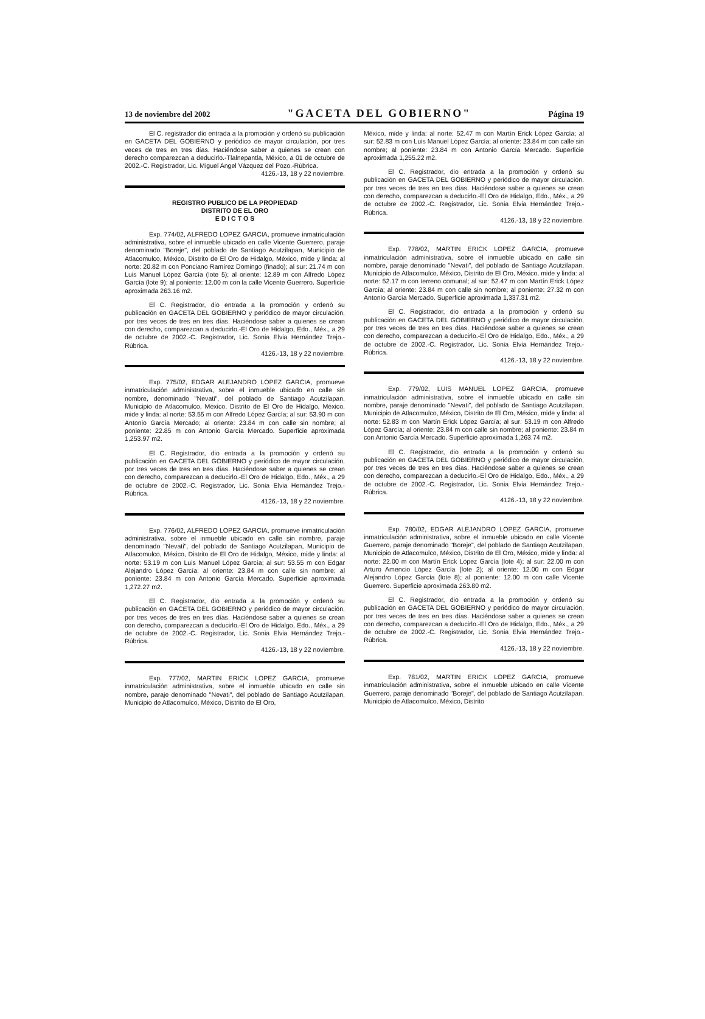13 de noviembre del 2002 "GACETA DEL GOBIERNO" Página 19
El C. registrador dio entrada a la promoción y ordenó su publicación en GACETA DEL GOBIERNO y periódico de mayor circulación, por tres veces de tres en tres días. Haciéndose saber a quienes se crean con derecho comparezcan a deducirlo.-Tlalnepantla, México, a 01 de octubre de 2002.-C. Registrador, Lic. Miguel Angel Vázquez del Pozo.-Rúbrica.
4126.-13, 18 y 22 noviembre.
REGISTRO PUBLICO DE LA PROPIEDAD
DISTRITO DE EL ORO
E D I C T O S
Exp. 774/02, ALFREDO LOPEZ GARCIA, promueve inmatriculación administrativa, sobre el inmueble ubicado en calle Vicente Guerrero, paraje denominado "Boreje", del poblado de Santiago Acutzilapan, Municipio de Atlacomulco, México, Distrito de El Oro de Hidalgo, México, mide y linda: al norte: 20.82 m con Ponciano Ramírez Domingo (finado); al sur: 21.74 m con Luis Manuel López García (lote 5); al oriente: 12.89 m con Alfredo López García (lote 9); al poniente: 12.00 m con la calle Vicente Guerrero. Superficie aproximada 263.16 m2.
El C. Registrador, dio entrada a la promoción y ordenó su publicación en GACETA DEL GOBIERNO y periódico de mayor circulación, por tres veces de tres en tres días. Haciéndose saber a quienes se crean con derecho, comparezcan a deducirlo.-El Oro de Hidalgo, Edo., Méx., a 29 de octubre de 2002.-C. Registrador, Lic. Sonia Elvia Hernández Trejo.-Rúbrica.
4126.-13, 18 y 22 noviembre.
Exp. 775/02, EDGAR ALEJANDRO LOPEZ GARCIA, promueve inmatriculación administrativa, sobre el inmueble ubicado en calle sin nombre, denominado "Nevati", del poblado de Santiago Acutzilapan, Municipio de Atlacomulco, México, Distrito de El Oro de Hidalgo, México, mide y linda: al norte: 53.55 m con Alfredo López García; al sur: 53.90 m con Antonio García Mercado; al oriente: 23.84 m con calle sin nombre; al poniente: 22.85 m con Antonio García Mercado. Superficie aproximada 1,253.97 m2.
El C. Registrador, dio entrada a la promoción y ordenó su publicación en GACETA DEL GOBIERNO y periódico de mayor circulación, por tres veces de tres en tres días. Haciéndose saber a quienes se crean con derecho, comparezcan a deducirlo.-El Oro de Hidalgo, Edo., Méx., a 29 de octubre de 2002.-C. Registrador, Lic. Sonia Elvia Hernández Trejo.-Rúbrica.
4126.-13, 18 y 22 noviembre.
Exp. 776/02, ALFREDO LOPEZ GARCIA, promueve inmatriculación administrativa, sobre el inmueble ubicado en calle sin nombre, paraje denominado "Nevati", del poblado de Santiago Acutzilapan, Municipio de Atlacomulco, México, Distrito de El Oro de Hidalgo, México, mide y linda: al norte: 53.19 m con Luis Manuel López García; al sur: 53.55 m con Edgar Alejandro López García; al oriente: 23.84 m con calle sin nombre; al poniente: 23.84 m con Antonio García Mercado. Superficie aproximada 1,272.27 m2.
El C. Registrador, dio entrada a la promoción y ordenó su publicación en GACETA DEL GOBIERNO y periódico de mayor circulación, por tres veces de tres en tres días. Haciéndose saber a quienes se crean con derecho, comparezcan a deducirlo.-El Oro de Hidalgo, Edo., Méx., a 29 de octubre de 2002.-C. Registrador, Lic. Sonia Elvia Hernández Trejo.-Rúbrica.
4126.-13, 18 y 22 noviembre.
Exp. 777/02, MARTIN ERICK LOPEZ GARCIA, promueve inmatriculación administrativa, sobre el inmueble ubicado en calle sin nombre, paraje denominado "Nevati", del poblado de Santiago Acutzilapan, Municipio de Atlacomulco, México, Distrito de El Oro,
México, mide y linda: al norte: 52.47 m con Martín Erick López García; al sur: 52.83 m con Luis Manuel López García; al oriente: 23.84 m con calle sin nombre; al poniente: 23.84 m con Antonio García Mercado. Superficie aproximada 1,255.22 m2.
El C. Registrador, dio entrada a la promoción y ordenó su publicación en GACETA DEL GOBIERNO y periódico de mayor circulación, por tres veces de tres en tres días. Haciéndose saber a quienes se crean con derecho, comparezcan a deducirlo.-El Oro de Hidalgo, Edo., Méx., a 29 de octubre de 2002.-C. Registrador, Lic. Sonia Elvia Hernández Trejo.-Rúbrica.
4126.-13, 18 y 22 noviembre.
Exp. 778/02, MARTIN ERICK LOPEZ GARCIA, promueve inmatriculación administrativa, sobre el inmueble ubicado en calle sin nombre, paraje denominado "Nevati", del poblado de Santiago Acutzilapan, Municipio de Atlacomulco, México, Distrito de El Oro, México, mide y linda: al norte: 52.17 m con terreno comunal; al sur: 52.47 m con Martín Erick López García; al oriente: 23.84 m con calle sin nombre; al poniente: 27.32 m con Antonio García Mercado. Superficie aproximada 1,337.31 m2.
El C. Registrador, dio entrada a la promoción y ordenó su publicación en GACETA DEL GOBIERNO y periódico de mayor circulación, por tres veces de tres en tres días. Haciéndose saber a quienes se crean con derecho, comparezcan a deducirlo.-El Oro de Hidalgo, Edo., Méx., a 29 de octubre de 2002.-C. Registrador, Lic. Sonia Elvia Hernández Trejo.-Rúbrica.
4126.-13, 18 y 22 noviembre.
Exp. 779/02, LUIS MANUEL LOPEZ GARCIA, promueve inmatriculación administrativa, sobre el inmueble ubicado en calle sin nombre, paraje denominado "Nevati", del poblado de Santiago Acutzilapan, Municipio de Atlacomulco, México, Distrito de El Oro, México, mide y linda: al norte: 52.83 m con Martín Erick López García; al sur: 53.19 m con Alfredo López García; al oriente: 23.84 m con calle sin nombre; al poniente: 23.84 m con Antonio García Mercado. Superficie aproximada 1,263.74 m2.
El C. Registrador, dio entrada a la promoción y ordenó su publicación en GACETA DEL GOBIERNO y periódico de mayor circulación, por tres veces de tres en tres días. Haciéndose saber a quienes se crean con derecho, comparezcan a deducirlo.-El Oro de Hidalgo, Edo., Méx., a 29 de octubre de 2002.-C. Registrador, Lic. Sonia Elvia Hernández Trejo.-Rúbrica.
4126.-13, 18 y 22 noviembre.
Exp. 780/02, EDGAR ALEJANDRO LOPEZ GARCIA, promueve inmatriculación administrativa, sobre el inmueble ubicado en calle Vicente Guerrero, paraje denominado "Boreje", del poblado de Santiago Acutzilapan, Municipio de Atlacomulco, México, Distrito de El Oro, México, mide y linda: al norte: 22.00 m con Martín Erick López García (lote 4); al sur: 22.00 m con Arturo Amencio López García (lote 2); al oriente: 12.00 m con Edgar Alejandro López García (lote 8); al poniente: 12.00 m con calle Vicente Guerrero. Superficie aproximada 263.80 m2.
El C. Registrador, dio entrada a la promoción y ordenó su publicación en GACETA DEL GOBIERNO y periódico de mayor circulación, por tres veces de tres en tres días. Haciéndose saber a quienes se crean con derecho, comparezcan a deducirlo.-El Oro de Hidalgo, Edo., Méx., a 29 de octubre de 2002.-C. Registrador, Lic. Sonia Elvia Hernández Trejo.-Rúbrica.
4126.-13, 18 y 22 noviembre.
Exp. 781/02, MARTIN ERICK LOPEZ GARCIA, promueve inmatriculación administrativa, sobre el inmueble ubicado en calle Vicente Guerrero, paraje denominado "Boreje", del poblado de Santiago Acutzilapan, Municipio de Atlacomulco, México, Distrito